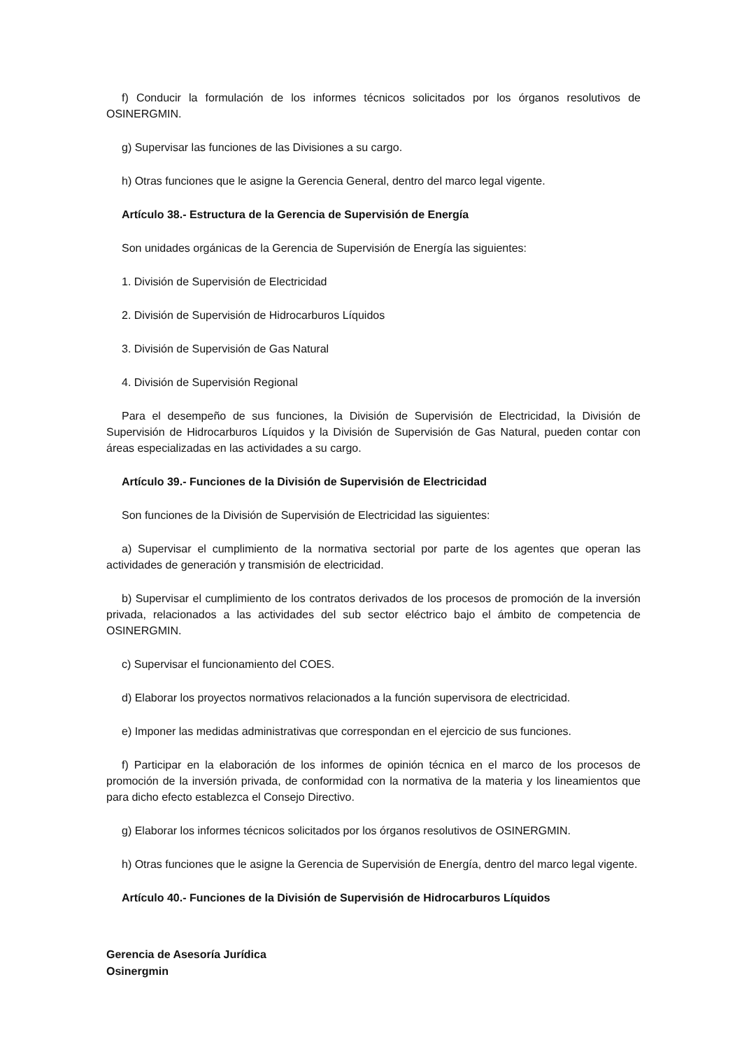f) Conducir la formulación de los informes técnicos solicitados por los órganos resolutivos de OSINERGMIN.
g) Supervisar las funciones de las Divisiones a su cargo.
h) Otras funciones que le asigne la Gerencia General, dentro del marco legal vigente.
Artículo 38.- Estructura de la Gerencia de Supervisión de Energía
Son unidades orgánicas de la Gerencia de Supervisión de Energía las siguientes:
1. División de Supervisión de Electricidad
2. División de Supervisión de Hidrocarburos Líquidos
3. División de Supervisión de Gas Natural
4. División de Supervisión Regional
Para el desempeño de sus funciones, la División de Supervisión de Electricidad, la División de Supervisión de Hidrocarburos Líquidos y la División de Supervisión de Gas Natural, pueden contar con áreas especializadas en las actividades a su cargo.
Artículo 39.- Funciones de la División de Supervisión de Electricidad
Son funciones de la División de Supervisión de Electricidad las siguientes:
a) Supervisar el cumplimiento de la normativa sectorial por parte de los agentes que operan las actividades de generación y transmisión de electricidad.
b) Supervisar el cumplimiento de los contratos derivados de los procesos de promoción de la inversión privada, relacionados a las actividades del sub sector eléctrico bajo el ámbito de competencia de OSINERGMIN.
c) Supervisar el funcionamiento del COES.
d) Elaborar los proyectos normativos relacionados a la función supervisora de electricidad.
e) Imponer las medidas administrativas que correspondan en el ejercicio de sus funciones.
f) Participar en la elaboración de los informes de opinión técnica en el marco de los procesos de promoción de la inversión privada, de conformidad con la normativa de la materia y los lineamientos que para dicho efecto establezca el Consejo Directivo.
g) Elaborar los informes técnicos solicitados por los órganos resolutivos de OSINERGMIN.
h) Otras funciones que le asigne la Gerencia de Supervisión de Energía, dentro del marco legal vigente.
Artículo 40.- Funciones de la División de Supervisión de Hidrocarburos Líquidos
Gerencia de Asesoría Jurídica
Osinergmin